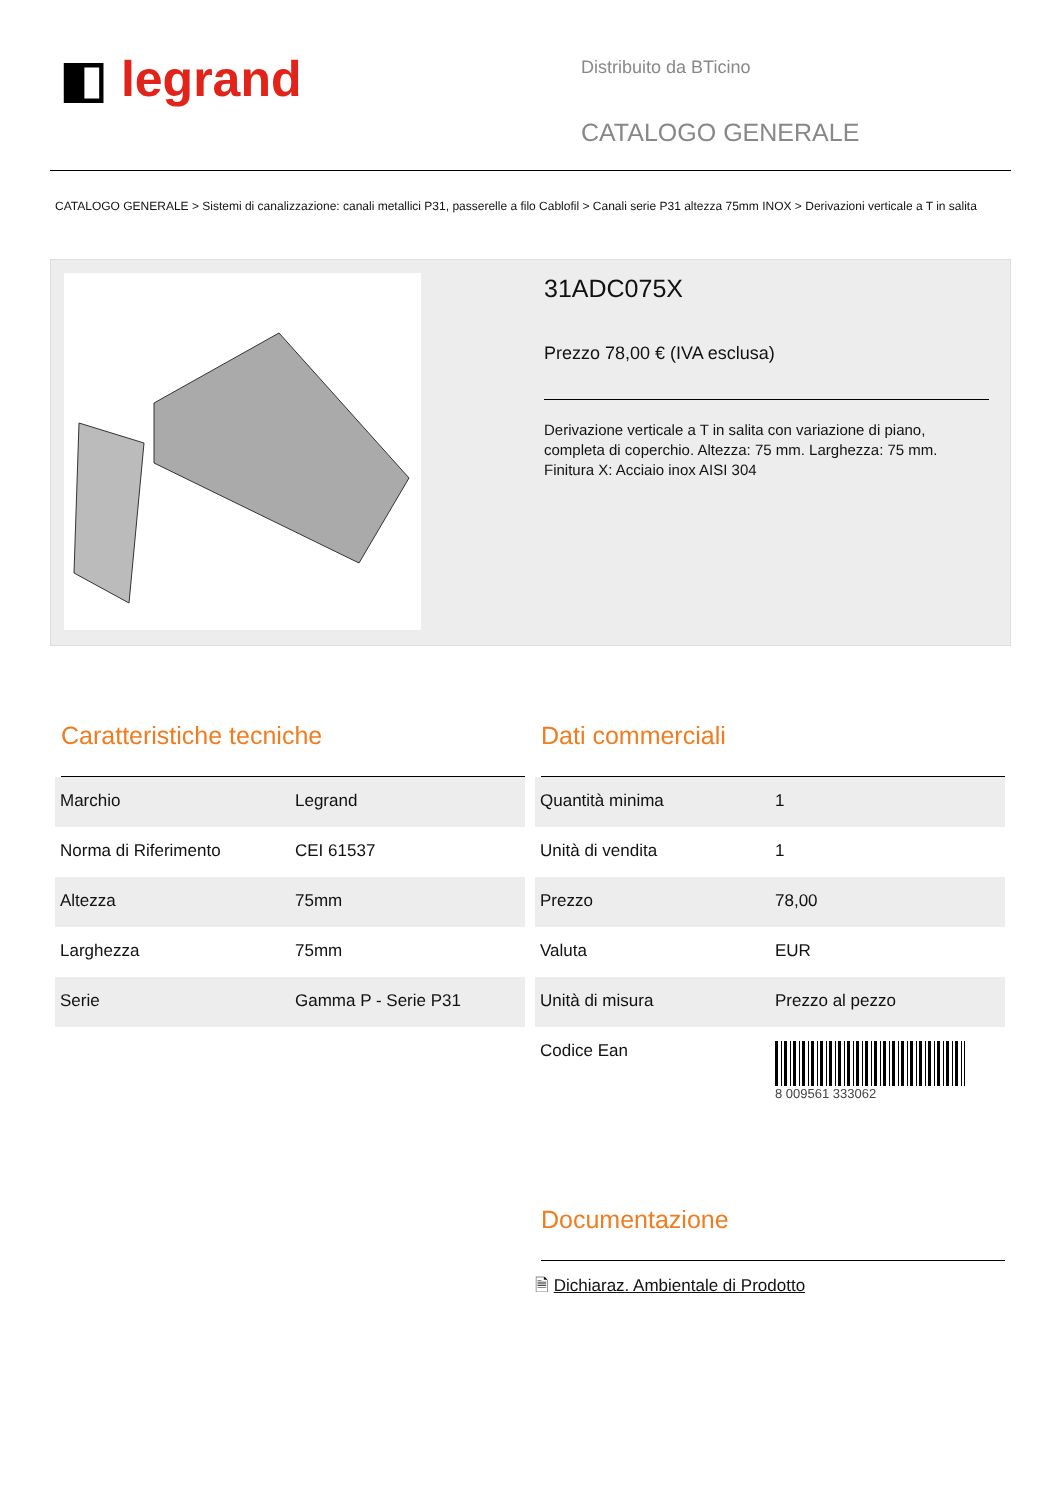◧ legrand
Distribuito da BTicino
CATALOGO GENERALE
CATALOGO GENERALE > Sistemi di canalizzazione: canali metallici P31, passerelle a filo Cablofil > Canali serie P31 altezza 75mm INOX > Derivazioni verticale a T in salita
31ADC075X
Prezzo 78,00 € (IVA esclusa)
Derivazione verticale a T in salita con variazione di piano, completa di coperchio. Altezza: 75 mm. Larghezza: 75 mm. Finitura X: Acciaio inox AISI 304
Caratteristiche tecniche
| Marchio | Legrand |
| Norma di Riferimento | CEI 61537 |
| Altezza | 75mm |
| Larghezza | 75mm |
| Serie | Gamma P - Serie P31 |
Dati commerciali
| Quantità minima | 1 |
| Unità di vendita | 1 |
| Prezzo | 78,00 |
| Valuta | EUR |
| Unità di misura | Prezzo al pezzo |
| Codice Ean | 8 009561 333062 |
Documentazione
🗎 Dichiaraz. Ambientale di Prodotto